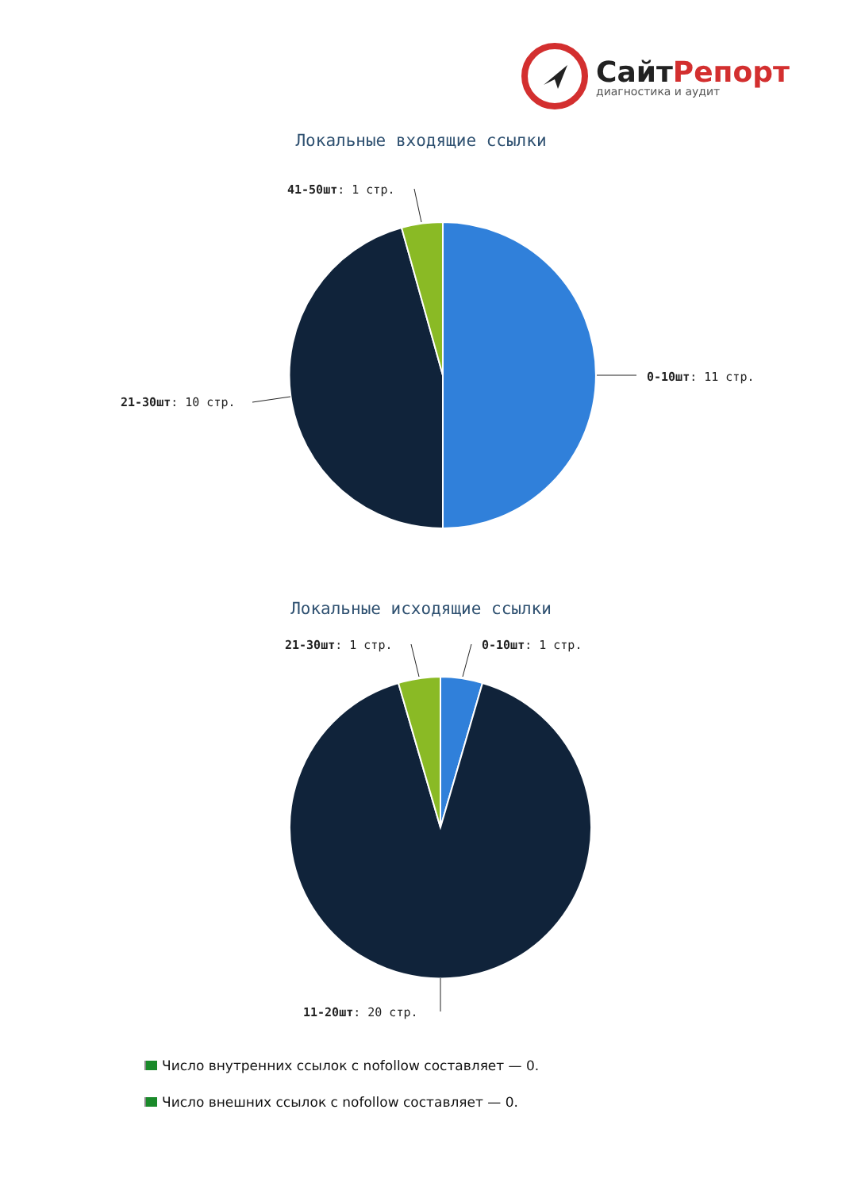СайтРепорт
диагностика и аудит
Локальные входящие ссылки
41-50шт: 1 стр.
0-10шт: 11 стр.
21-30шт: 10 стр.
Локальные исходящие ссылки
21-30шт: 1 стр. 0-10шт: 1 стр.
11-20шт: 20 стр.
Число внутренних ссылок с nofollow составляет — 0.
Число внешних ссылок с nofollow составляет — 0.